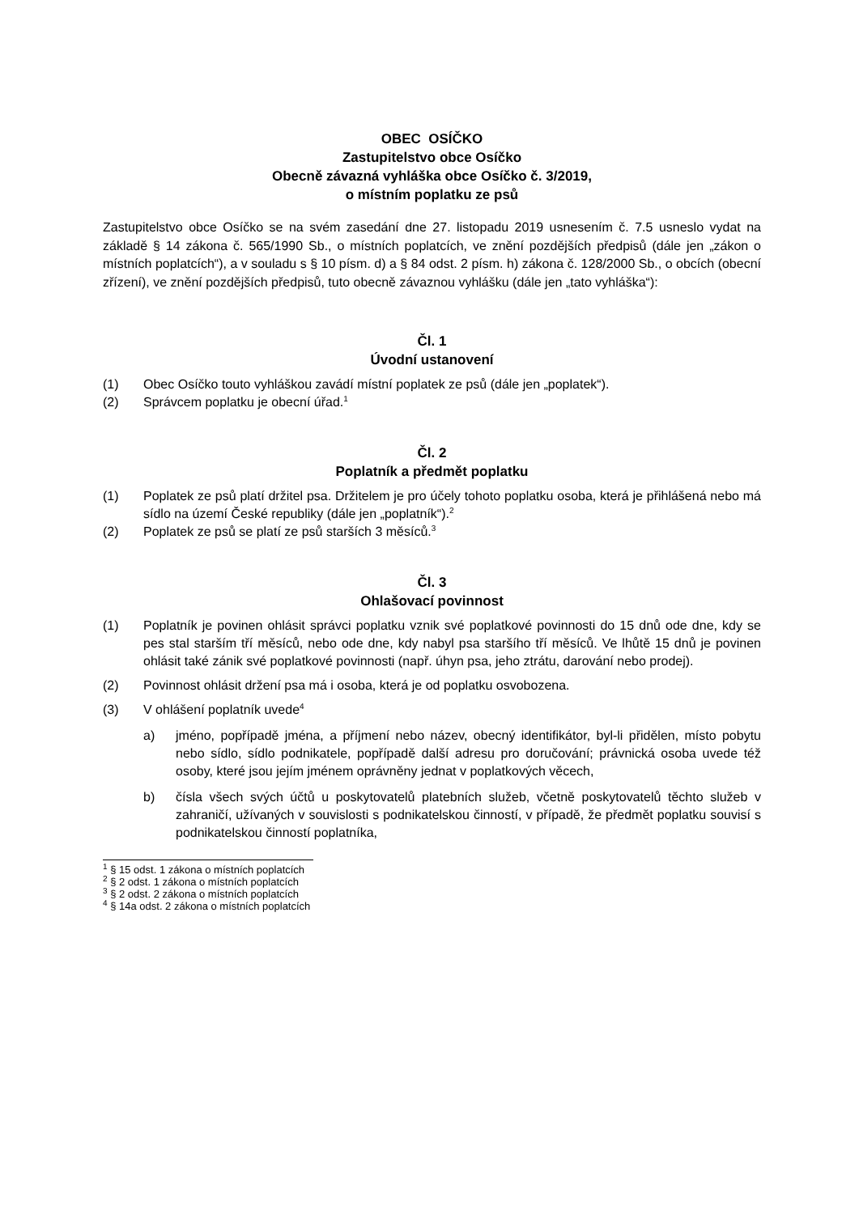OBEC OSÍČKO
Zastupitelstvo obce Osíčko
Obecně závazná vyhláška obce Osíčko č. 3/2019,
o místním poplatku ze psů
Zastupitelstvo obce Osíčko se na svém zasedání dne 27. listopadu 2019 usnesením č. 7.5 usneslo vydat na základě § 14 zákona č. 565/1990 Sb., o místních poplatcích, ve znění pozdějších předpisů (dále jen „zákon o místních poplatcích“), a v souladu s § 10 písm. d) a § 84 odst. 2 písm. h) zákona č. 128/2000 Sb., o obcích (obecní zřízení), ve znění pozdějších předpisů, tuto obecně závaznou vyhlášku (dále jen „tato vyhláška“):
Čl. 1
Úvodní ustanovení
(1) Obec Osíčko touto vyhláškou zavádí místní poplatek ze psů (dále jen „poplatek“).
(2) Správcem poplatku je obecní úřad.<sup>1</sup>
Čl. 2
Poplatník a předmět poplatku
(1) Poplatek ze psů platí držitel psa. Držitelem je pro účely tohoto poplatku osoba, která je přihlášená nebo má sídlo na území České republiky (dále jen „poplatník“).<sup>2</sup>
(2) Poplatek ze psů se platí ze psů starších 3 měsíců.<sup>3</sup>
Čl. 3
Ohlašovací povinnost
(1) Poplatník je povinen ohlásit správci poplatku vznik své poplatkové povinnosti do 15 dnů ode dne, kdy se pes stal starším tří měsíců, nebo ode dne, kdy nabyl psa staršího tří měsíců. Ve lhůtě 15 dnů je povinen ohlásit také zánik své poplatkové povinnosti (např. úhyn psa, jeho ztrátu, darování nebo prodej).
(2) Povinnost ohlásit držení psa má i osoba, která je od poplatku osvobozena.
(3) V ohlášení poplatník uvede<sup>4</sup>
a) jméno, popřípadě jména, a příjmení nebo název, obecný identifikátor, byl-li přidělen, místo pobytu nebo sídlo, sídlo podnikatele, popřípadě další adresu pro doručování; právnická osoba uvede též osoby, které jsou jejím jménem oprávněny jednat v poplatkových věcech,
b) čísla všech svých účtů u poskytovatelů platebních služeb, včetně poskytovatelů těchto služeb v zahraničí, užívaných v souvislosti s podnikatelskou činností, v případě, že předmět poplatku souvisí s podnikatelskou činností poplatníka,
<sup>1</sup> § 15 odst. 1 zákona o místních poplatcích
<sup>2</sup> § 2 odst. 1 zákona o místních poplatcích
<sup>3</sup> § 2 odst. 2 zákona o místních poplatcích
<sup>4</sup> § 14a odst. 2 zákona o místních poplatcích